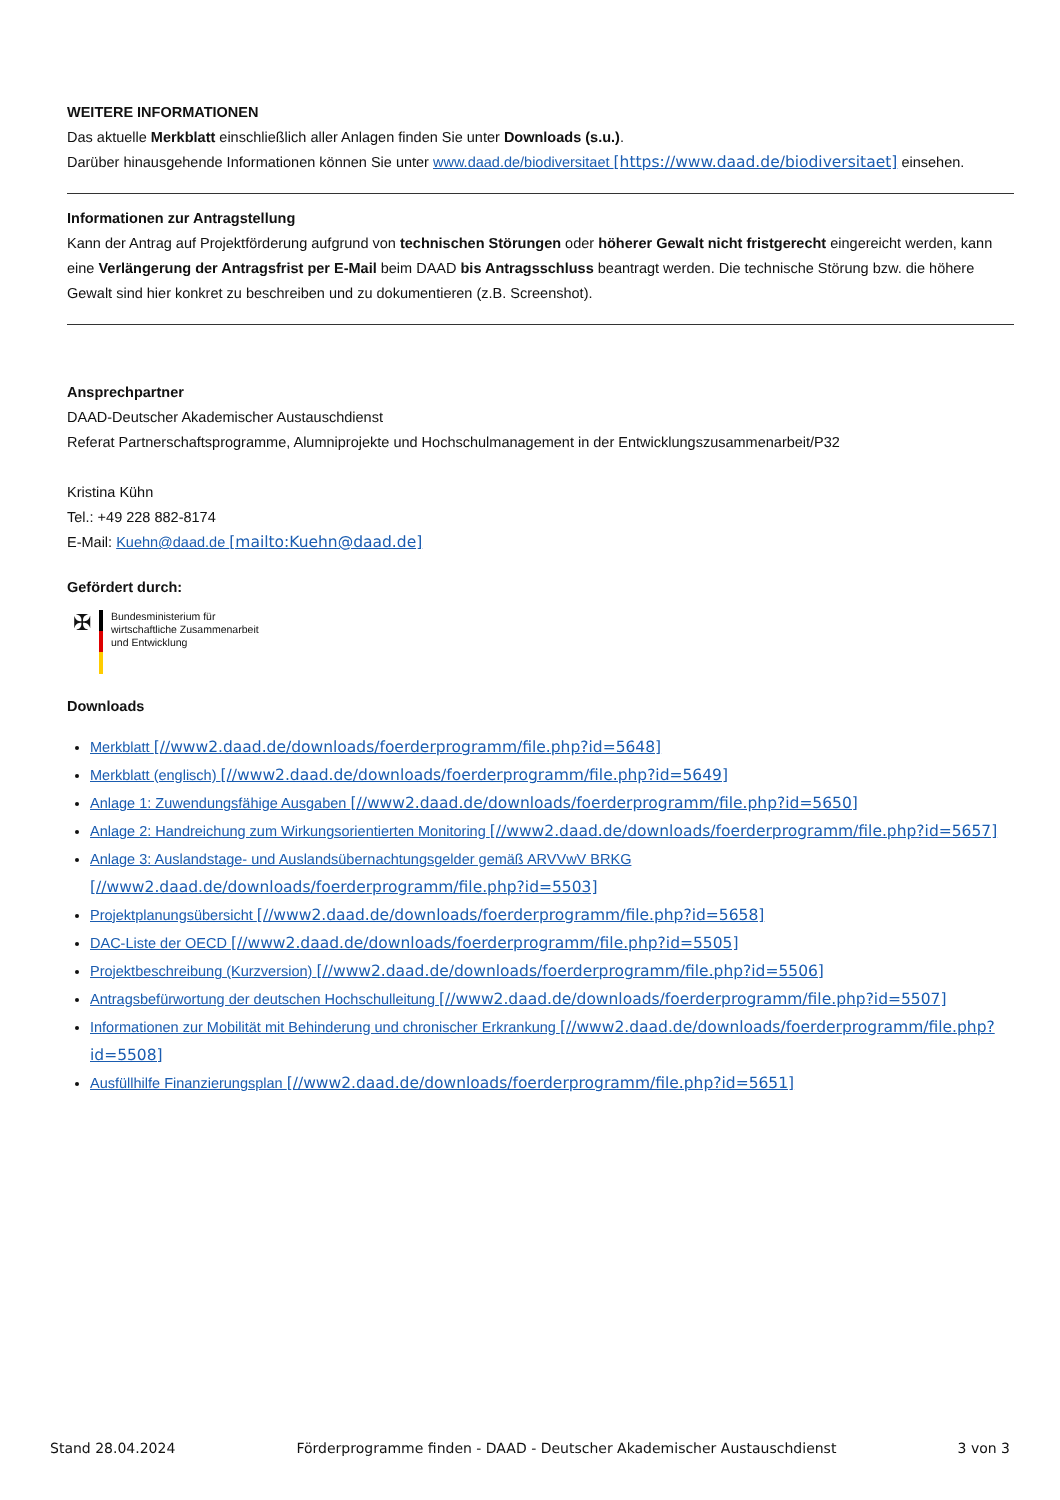WEITERE INFORMATIONEN
Das aktuelle Merkblatt einschließlich aller Anlagen finden Sie unter Downloads (s.u.).
Darüber hinausgehende Informationen können Sie unter www.daad.de/biodiversitaet [https://www.daad.de/biodiversitaet] einsehen.
Informationen zur Antragstellung
Kann der Antrag auf Projektförderung aufgrund von technischen Störungen oder höherer Gewalt nicht fristgerecht eingereicht werden, kann eine Verlängerung der Antragsfrist per E-Mail beim DAAD bis Antragsschluss beantragt werden. Die technische Störung bzw. die höhere Gewalt sind hier konkret zu beschreiben und zu dokumentieren (z.B. Screenshot).
Ansprechpartner
DAAD-Deutscher Akademischer Austauschdienst
Referat Partnerschaftsprogramme, Alumniprojekte und Hochschulmanagement in der Entwicklungszusammenarbeit/P32
Kristina Kühn
Tel.: +49 228 882-8174
E-Mail: Kuehn@daad.de [mailto:Kuehn@daad.de]
Gefördert durch:
✠
Bundesministerium für
wirtschaftliche Zusammenarbeit
und Entwicklung
Downloads
Merkblatt [//www2.daad.de/downloads/foerderprogramm/file.php?id=5648]
Merkblatt (englisch) [//www2.daad.de/downloads/foerderprogramm/file.php?id=5649]
Anlage 1: Zuwendungsfähige Ausgaben [//www2.daad.de/downloads/foerderprogramm/file.php?id=5650]
Anlage 2: Handreichung zum Wirkungsorientierten Monitoring [//www2.daad.de/downloads/foerderprogramm/file.php?id=5657]
Anlage 3: Auslandstage- und Auslandsübernachtungsgelder gemäß ARVVwV BRKG [//www2.daad.de/downloads/foerderprogramm/file.php?id=5503]
Projektplanungsübersicht [//www2.daad.de/downloads/foerderprogramm/file.php?id=5658]
DAC-Liste der OECD [//www2.daad.de/downloads/foerderprogramm/file.php?id=5505]
Projektbeschreibung (Kurzversion) [//www2.daad.de/downloads/foerderprogramm/file.php?id=5506]
Antragsbefürwortung der deutschen Hochschulleitung [//www2.daad.de/downloads/foerderprogramm/file.php?id=5507]
Informationen zur Mobilität mit Behinderung und chronischer Erkrankung [//www2.daad.de/downloads/foerderprogramm/file.php?id=5508]
Ausfüllhilfe Finanzierungsplan [//www2.daad.de/downloads/foerderprogramm/file.php?id=5651]
Stand 28.04.2024 Förderprogramme finden - DAAD - Deutscher Akademischer Austauschdienst 3 von 3